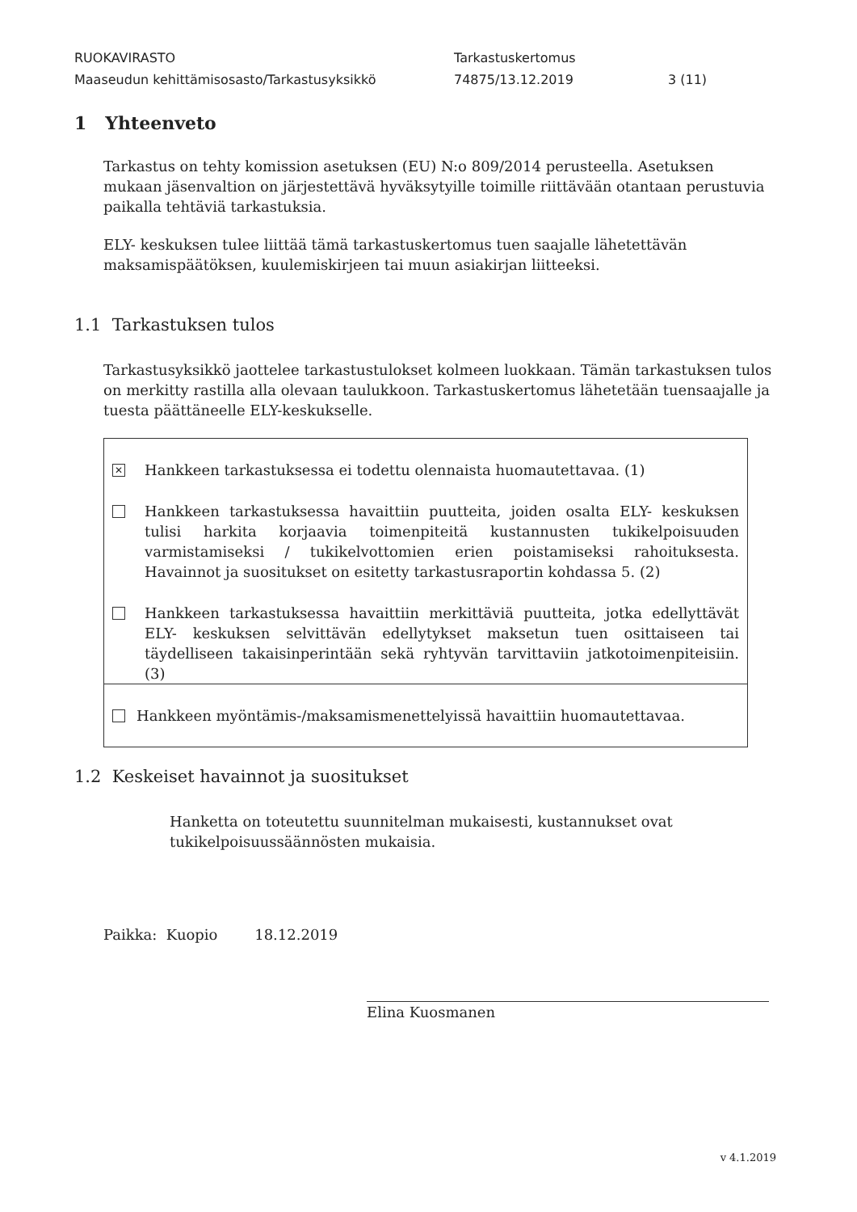RUOKAVIRASTO Tarkastuskertomus
Maaseudun kehittämisosasto/Tarkastusyksikkö 74875/13.12.2019 3 (11)
1 Yhteenveto
Tarkastus on tehty komission asetuksen (EU) N:o 809/2014 perusteella. Asetuksen mukaan jäsenvaltion on järjestettävä hyväksytyille toimille riittävään otantaan perustuvia paikalla tehtäviä tarkastuksia.
ELY- keskuksen tulee liittää tämä tarkastuskertomus tuen saajalle lähetettävän maksamispäätöksen, kuulemiskirjeen tai muun asiakirjan liitteeksi.
1.1 Tarkastuksen tulos
Tarkastusyksikkö jaottelee tarkastustulokset kolmeen luokkaan. Tämän tarkastuksen tulos on merkitty rastilla alla olevaan taulukkoon. Tarkastuskertomus lähetetään tuensaajalle ja tuesta päättäneelle ELY-keskukselle.
✕ Hankkeen tarkastuksessa ei todettu olennaista huomautettavaa. (1)
Hankkeen tarkastuksessa havaittiin puutteita, joiden osalta ELY- keskuksen tulisi harkita korjaavia toimenpiteitä kustannusten tukikelpoisuuden varmistamiseksi / tukikelvottomien erien poistamiseksi rahoituksesta. Havainnot ja suositukset on esitetty tarkastusraportin kohdassa 5. (2)
Hankkeen tarkastuksessa havaittiin merkittäviä puutteita, jotka edellyttävät ELY- keskuksen selvittävän edellytykset maksetun tuen osittaiseen tai täydelliseen takaisinperintään sekä ryhtyvän tarvittaviin jatkotoimenpiteisiin. (3)
Hankkeen myöntämis-/maksamismenettelyissä havaittiin huomautettavaa.
1.2 Keskeiset havainnot ja suositukset
Hanketta on toteutettu suunnitelman mukaisesti, kustannukset ovat tukikelpoisuussäännösten mukaisia.
Paikka: Kuopio 18.12.2019
Elina Kuosmanen
v 4.1.2019